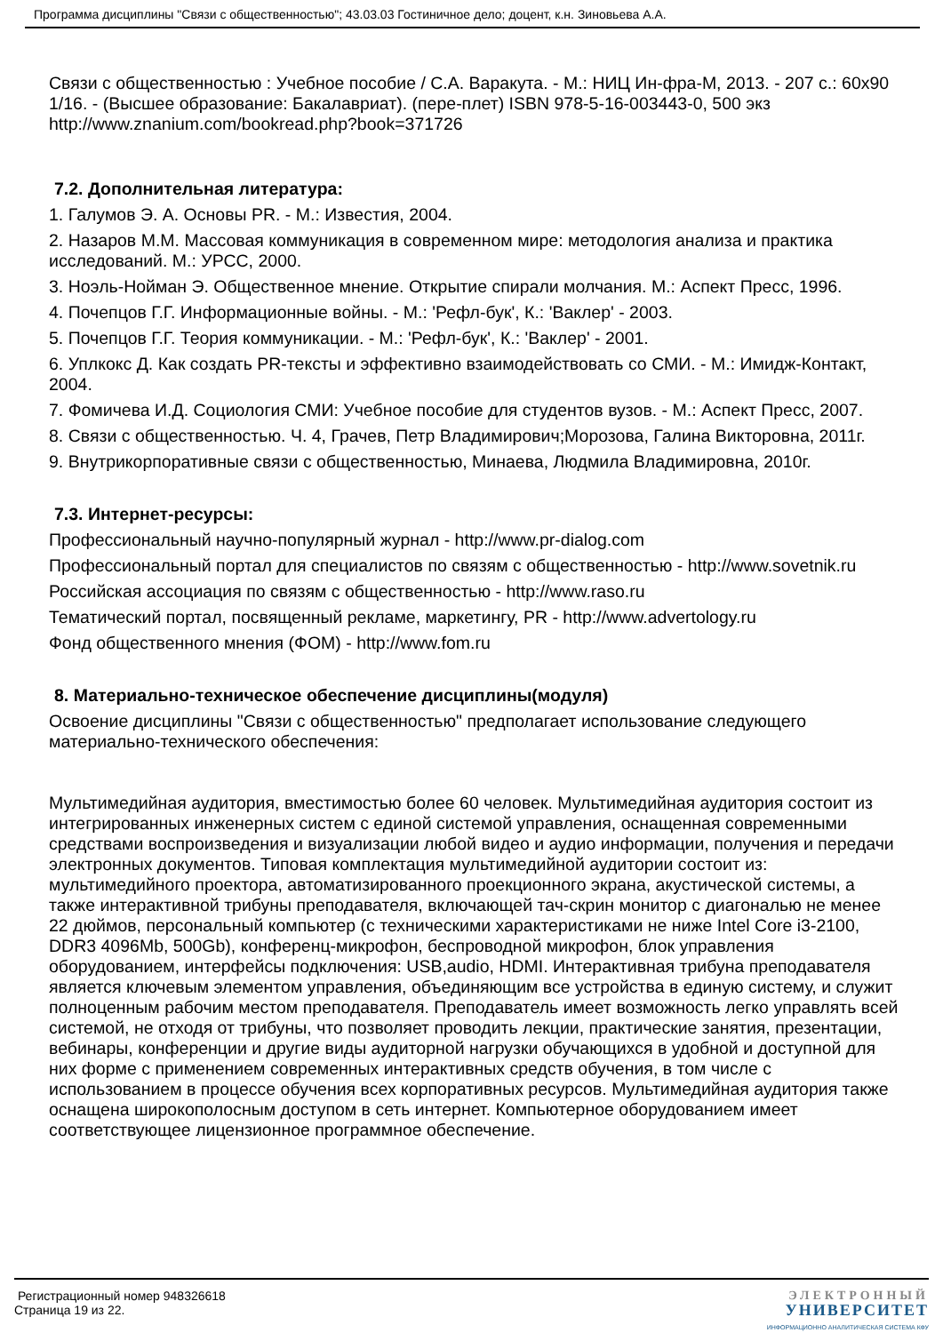Программа дисциплины "Связи с общественностью"; 43.03.03 Гостиничное дело; доцент, к.н. Зиновьева А.А.
Связи с общественностью : Учебное пособие / С.А. Варакута. - М.: НИЦ Ин-фра-М, 2013. - 207 с.: 60x90 1/16. - (Высшее образование: Бакалавриат). (пере-плет) ISBN 978-5-16-003443-0, 500 экз http://www.znanium.com/bookread.php?book=371726
7.2. Дополнительная литература:
1. Галумов Э. А. Основы PR. - М.: Известия, 2004.
2. Назаров М.М. Массовая коммуникация в современном мире: методология анализа и практика исследований. М.: УРСС, 2000.
3. Ноэль-Нойман Э. Общественное мнение. Открытие спирали молчания. М.: Аспект Пресс, 1996.
4. Почепцов Г.Г. Информационные войны. - М.: 'Рефл-бук', К.: 'Ваклер' - 2003.
5. Почепцов Г.Г. Теория коммуникации. - М.: 'Рефл-бук', К.: 'Ваклер' - 2001.
6. Уплкокс Д. Как создать PR-тексты и эффективно взаимодействовать со СМИ. - М.: Имидж-Контакт, 2004.
7. Фомичева И.Д. Социология СМИ: Учебное пособие для студентов вузов. - М.: Аспект Пресс, 2007.
8. Связи с общественностью. Ч. 4, Грачев, Петр Владимирович;Морозова, Галина Викторовна, 2011г.
9. Внутрикорпоративные связи с общественностью, Минаева, Людмила Владимировна, 2010г.
7.3. Интернет-ресурсы:
Профессиональный научно-популярный журнал - http://www.pr-dialog.com
Профессиональный портал для специалистов по связям с общественностью - http://www.sovetnik.ru
Российская ассоциация по связям с общественностью - http://www.raso.ru
Тематический портал, посвященный рекламе, маркетингу, PR - http://www.advertology.ru
Фонд общественного мнения (ФОМ) - http://www.fom.ru
8. Материально-техническое обеспечение дисциплины(модуля)
Освоение дисциплины "Связи с общественностью" предполагает использование следующего материально-технического обеспечения:
Мультимедийная аудитория, вместимостью более 60 человек. Мультимедийная аудитория состоит из интегрированных инженерных систем с единой системой управления, оснащенная современными средствами воспроизведения и визуализации любой видео и аудио информации, получения и передачи электронных документов. Типовая комплектация мультимедийной аудитории состоит из: мультимедийного проектора, автоматизированного проекционного экрана, акустической системы, а также интерактивной трибуны преподавателя, включающей тач-скрин монитор с диагональю не менее 22 дюймов, персональный компьютер (с техническими характеристиками не ниже Intel Core i3-2100, DDR3 4096Mb, 500Gb), конференц-микрофон, беспроводной микрофон, блок управления оборудованием, интерфейсы подключения: USB,audio, HDMI. Интерактивная трибуна преподавателя является ключевым элементом управления, объединяющим все устройства в единую систему, и служит полноценным рабочим местом преподавателя. Преподаватель имеет возможность легко управлять всей системой, не отходя от трибуны, что позволяет проводить лекции, практические занятия, презентации, вебинары, конференции и другие виды аудиторной нагрузки обучающихся в удобной и доступной для них форме с применением современных интерактивных средств обучения, в том числе с использованием в процессе обучения всех корпоративных ресурсов. Мультимедийная аудитория также оснащена широкополосным доступом в сеть интернет. Компьютерное оборудованием имеет соответствующее лицензионное программное обеспечение.
Регистрационный номер 948326618
Страница 19 из 22.
ЭЛЕКТРОННЫЙ
УНИВЕРСИТЕТ
ИНФОРМАЦИОННО АНАЛИТИЧЕСКАЯ СИСТЕМА КФУ